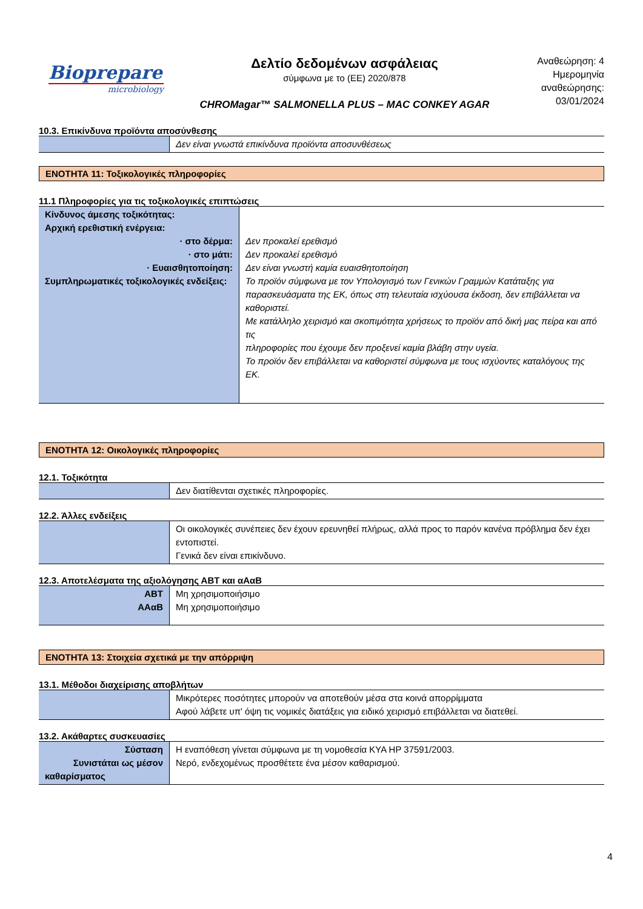Biopreparе
microbiology
Δελτίο δεδομένων ασφάλειας
σύμφωνα με το (ΕΕ) 2020/878
CHROMagar™ SALMONELLA PLUS – MAC CONKEY AGAR
Αναθεώρηση: 4
Ημερομηνία αναθεώρησης:
03/01/2024
10.3. Επικίνδυνα προϊόντα αποσύνθεσης
| | Δεν είναι γνωστά επικίνδυνα προϊόντα αποσυνθέσεως |
ΕΝΟΤΗΤΑ 11: Τοξικολογικές πληροφορίες
11.1 Πληροφορίες για τις τοξικολογικές επιπτώσεις
| Κίνδυνος άμεσης τοξικότητας: Αρχική ερεθιστική ενέργεια: · στο δέρμα: · στο μάτι: · Ευαισθητοποίηση: Συμπληρωματικές τοξικολογικές ενδείξεις: | Δεν προκαλεί ερεθισμό Δεν προκαλεί ερεθισμό Δεν είναι γνωστή καμία ευαισθητοποίηση Το προϊόν σύμφωνα με τον Υπολογισμό των Γενικών Γραμμών Κατάταξης για παρασκευάσματα της ΕΚ, όπως στη τελευταία ισχύουσα έκδοση, δεν επιβάλλεται να καθοριστεί. Με κατάλληλο χειρισμό και σκοπιμότητα χρήσεως το προϊόν από δική μας πείρα και από τις πληροφορίες που έχουμε δεν προξενεί καμία βλάβη στην υγεία. Το προϊόν δεν επιβάλλεται να καθοριστεί σύμφωνα με τους ισχύοντες καταλόγους της ΕΚ. |
ΕΝΟΤΗΤΑ 12: Οικολογικές πληροφορίες
12.1. Τοξικότητα
| | Δεν διατίθενται σχετικές πληροφορίες. |
12.2. Άλλες ενδείξεις
| | Οι οικολογικές συνέπειες δεν έχουν ερευνηθεί πλήρως, αλλά προς το παρόν κανένα πρόβλημα δεν έχει εντοπιστεί. Γενικά δεν είναι επικίνδυνο. |
12.3. Αποτελέσματα της αξιολόγησης ΑΒΤ και αΑαΒ
| ΑΒΤ ΑΑαΒ | Μη χρησιμοποιήσιμο Μη χρησιμοποιήσιμο |
ΕΝΟΤΗΤΑ 13: Στοιχεία σχετικά με την απόρριψη
13.1. Μέθοδοι διαχείρισης αποβλήτων
| | Μικρότερες ποσότητες μπορούν να αποτεθούν μέσα στα κοινά απορρίμματα Αφού λάβετε υπ' όψη τις νομικές διατάξεις για ειδικό χειρισμό επιβάλλεται να διατεθεί. |
13.2. Ακάθαρτες συσκευασίες
| Σύσταση Συνιστάται ως μέσον καθαρίσματος | Η εναπόθεση γίνεται σύμφωνα με τη νομοθεσία ΚΥΑ ΗΡ 37591/2003. Νερό, ενδεχομένως προσθέτετε ένα μέσον καθαρισμού. |
4